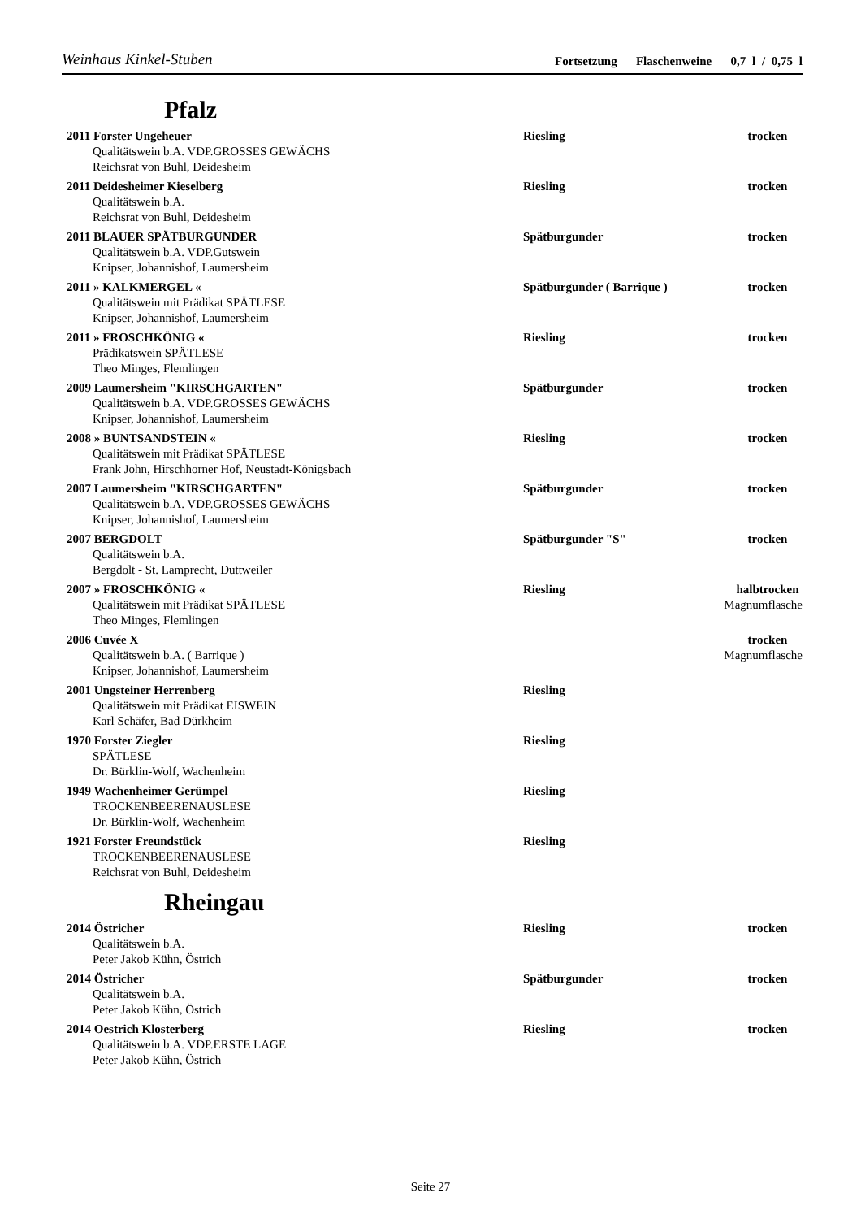Weinhaus Kinkel-Stuben Fortsetzung Flaschenweine 0,7 l / 0,75 l
Pfalz
2011 Forster Ungeheuer Riesling trocken
Qualitätswein b.A. VDP.GROSSES GEWÄCHS
Reichsrat von Buhl, Deidesheim
2011 Deidesheimer Kieselberg Riesling trocken
Qualitätswein b.A.
Reichsrat von Buhl, Deidesheim
2011 BLAUER SPÄTBURGUNDER Spätburgunder trocken
Qualitätswein b.A. VDP.Gutswein
Knipser, Johannishof, Laumersheim
2011 » KALKMERGEL « Spätburgunder ( Barrique ) trocken
Qualitätswein mit Prädikat SPÄTLESE
Knipser, Johannishof, Laumersheim
2011 » FROSCHKÖNIG « Riesling trocken
Prädikatswein SPÄTLESE
Theo Minges, Flemlingen
2009 Laumersheim "KIRSCHGARTEN" Spätburgunder trocken
Qualitätswein b.A. VDP.GROSSES GEWÄCHS
Knipser, Johannishof, Laumersheim
2008 » BUNTSANDSTEIN « Riesling trocken
Qualitätswein mit Prädikat SPÄTLESE
Frank John, Hirschhorner Hof, Neustadt-Königsbach
2007 Laumersheim "KIRSCHGARTEN" Spätburgunder trocken
Qualitätswein b.A. VDP.GROSSES GEWÄCHS
Knipser, Johannishof, Laumersheim
2007 BERGDOLT Spätburgunder "S" trocken
Qualitätswein b.A.
Bergdolt - St. Lamprecht, Duttweiler
2007 » FROSCHKÖNIG « Riesling halbtrocken
Qualitätswein mit Prädikat SPÄTLESE Magnumflasche
Theo Minges, Flemlingen
2006 Cuvée X trocken
Qualitätswein b.A. ( Barrique ) Magnumflasche
Knipser, Johannishof, Laumersheim
2001 Ungsteiner Herrenberg Riesling
Qualitätswein mit Prädikat EISWEIN
Karl Schäfer, Bad Dürkheim
1970 Forster Ziegler Riesling
SPÄTLESE
Dr. Bürklin-Wolf, Wachenheim
1949 Wachenheimer Gerümpel Riesling
TROCKENBEERENAUSLESE
Dr. Bürklin-Wolf, Wachenheim
1921 Forster Freundstück Riesling
TROCKENBEERENAUSLESE
Reichsrat von Buhl, Deidesheim
Rheingau
2014 Östricher Riesling trocken
Qualitätswein b.A.
Peter Jakob Kühn, Östrich
2014 Östricher Spätburgunder trocken
Qualitätswein b.A.
Peter Jakob Kühn, Östrich
2014 Oestrich Klosterberg Riesling trocken
Qualitätswein b.A. VDP.ERSTE LAGE
Peter Jakob Kühn, Östrich
Seite 27